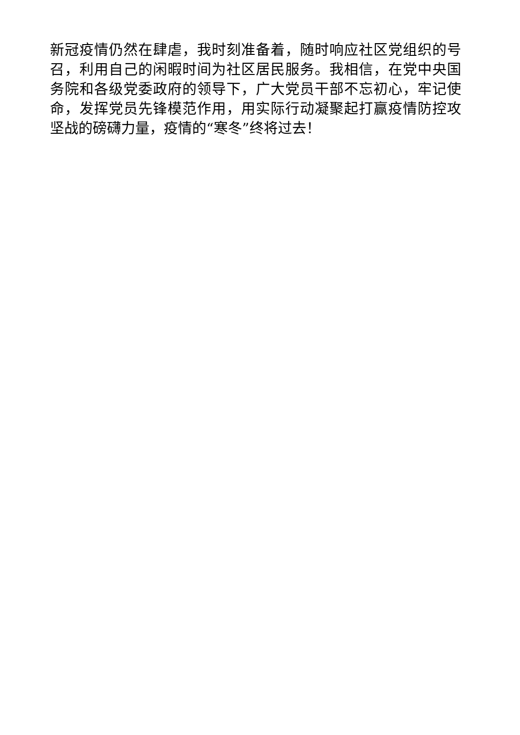新冠疫情仍然在肆虐，我时刻准备着，随时响应社区党组织的号召，利用自己的闲暇时间为社区居民服务。我相信，在党中央国务院和各级党委政府的领导下，广大党员干部不忘初心，牢记使命，发挥党员先锋模范作用，用实际行动凝聚起打赢疫情防控攻坚战的磅礴力量，疫情的“寒冬”终将过去！